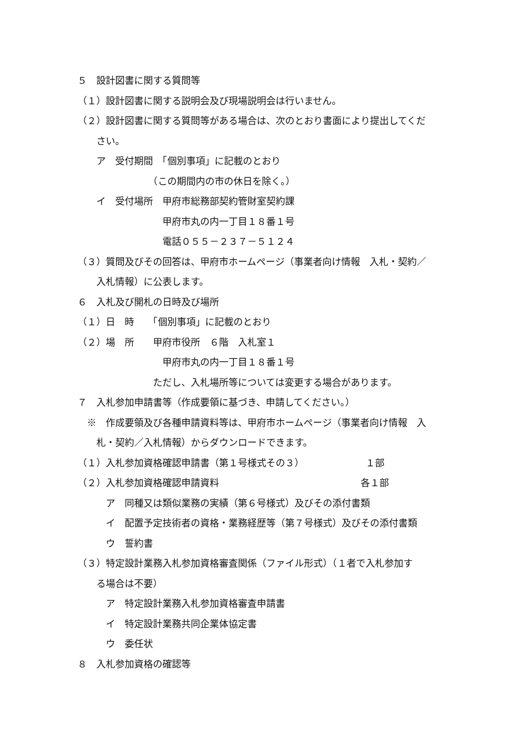５　設計図書に関する質問等
（１）設計図書に関する説明会及び現場説明会は行いません。
（２）設計図書に関する質問等がある場合は、次のとおり書面により提出してくだ
　　さい。
　　ア　受付期間　「個別事項」に記載のとおり
　　　　　　　　（この期間内の市の休日を除く。）
　　イ　受付場所　甲府市総務部契約管財室契約課
　　　　　　　　　甲府市丸の内一丁目１８番１号
　　　　　　　　　電話０５５－２３７－５１２４
（３）質問及びその回答は、甲府市ホームページ（事業者向け情報　入札・契約／
　　入札情報）に公表します。
６　入札及び開札の日時及び場所
（１）日　時　　「個別事項」に記載のとおり
（２）場　所　　甲府市役所　６階　入札室１
　　　　　　　　　甲府市丸の内一丁目１８番１号
　　　　　　　　ただし、入札場所等については変更する場合があります。
７　入札参加申請書等（作成要領に基づき、申請してください。）
　※　作成要領及び各種申請資料等は、甲府市ホームページ（事業者向け情報　入
　　札・契約／入札情報）からダウンロードできます。
（１）入札参加資格確認申請書（第１号様式その３）　　　　　　　１部
（２）入札参加資格確認申請資料　　　　　　　　　　　　　　　各１部
　　　ア　同種又は類似業務の実績（第６号様式）及びその添付書類
　　　イ　配置予定技術者の資格・業務経歴等（第７号様式）及びその添付書類
　　　ウ　誓約書
（３）特定設計業務入札参加資格審査関係（ファイル形式）（１者で入札参加す
　　る場合は不要）
　　　ア　特定設計業務入札参加資格審査申請書
　　　イ　特定設計業務共同企業体協定書
　　　ウ　委任状
８　入札参加資格の確認等